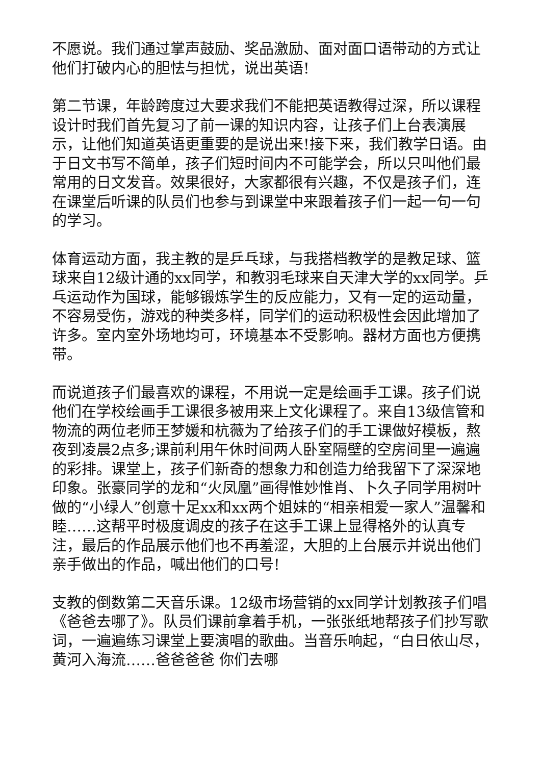不愿说。我们通过掌声鼓励、奖品激励、面对面口语带动的方式让他们打破内心的胆怯与担忧，说出英语!
第二节课，年龄跨度过大要求我们不能把英语教得过深，所以课程设计时我们首先复习了前一课的知识内容，让孩子们上台表演展示，让他们知道英语更重要的是说出来!接下来，我们教学日语。由于日文书写不简单，孩子们短时间内不可能学会，所以只叫他们最常用的日文发音。效果很好，大家都很有兴趣，不仅是孩子们，连在课堂后听课的队员们也参与到课堂中来跟着孩子们一起一句一句的学习。
体育运动方面，我主教的是乒乓球，与我搭档教学的是教足球、篮球来自12级计通的xx同学，和教羽毛球来自天津大学的xx同学。乒乓运动作为国球，能够锻炼学生的反应能力，又有一定的运动量，不容易受伤，游戏的种类多样，同学们的运动积极性会因此增加了许多。室内室外场地均可，环境基本不受影响。器材方面也方便携带。
而说道孩子们最喜欢的课程，不用说一定是绘画手工课。孩子们说他们在学校绘画手工课很多被用来上文化课程了。来自13级信管和物流的两位老师王梦媛和杭薇为了给孩子们的手工课做好模板，熬夜到凌晨2点多;课前利用午休时间两人卧室隔壁的空房间里一遍遍的彩排。课堂上，孩子们新奇的想象力和创造力给我留下了深深地印象。张豪同学的龙和“火凤凰”画得惟妙惟肖、卜久子同学用树叶做的“小绿人”创意十足xx和xx两个姐妹的“相亲相爱一家人”温馨和睦……这帮平时极度调皮的孩子在这手工课上显得格外的认真专注，最后的作品展示他们也不再羞涩，大胆的上台展示并说出他们亲手做出的作品，喊出他们的口号!
支教的倒数第二天音乐课。12级市场营销的xx同学计划教孩子们唱《爸爸去哪了》。队员们课前拿着手机，一张张纸地帮孩子们抄写歌词，一遍遍练习课堂上要演唱的歌曲。当音乐响起，“白日依山尽，黄河入海流……爸爸爸爸 你们去哪